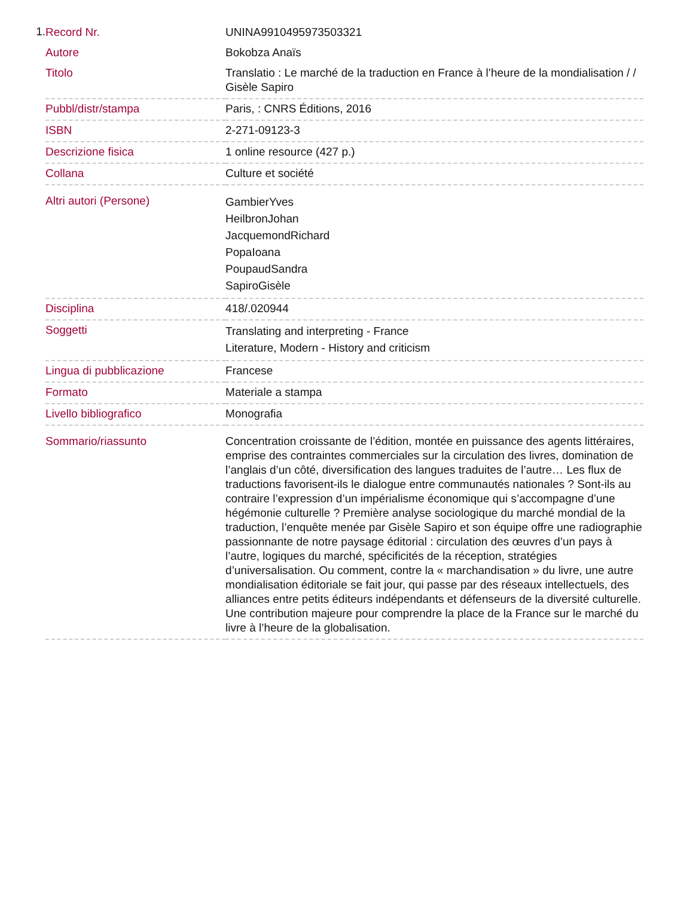1.
| Record Nr. | UNINA9910495973503321 |
| Autore | Bokobza Anaïs |
| Titolo | Translatio : Le marché de la traduction en France à l’heure de la mondialisation / / Gisèle Sapiro |
| Pubbl/distr/stampa | Paris, : CNRS Éditions, 2016 |
| ISBN | 2-271-09123-3 |
| Descrizione fisica | 1 online resource (427 p.) |
| Collana | Culture et société |
| Altri autori (Persone) | GambierYves HeilbronJohan JacquemondRichard PopaIoana PoupaudSandra SapiroGisèle |
| Disciplina | 418/.020944 |
| Soggetti | Translating and interpreting - France Literature, Modern - History and criticism |
| Lingua di pubblicazione | Francese |
| Formato | Materiale a stampa |
| Livello bibliografico | Monografia |
| Sommario/riassunto | Concentration croissante de l’édition, montée en puissance des agents littéraires, emprise des contraintes commerciales sur la circulation des livres, domination de l’anglais d’un côté, diversification des langues traduites de l’autre… Les flux de traductions favorisent-ils le dialogue entre communautés nationales ? Sont-ils au contraire l’expression d’un impérialisme économique qui s’accompagne d’une hégémonie culturelle ? Première analyse sociologique du marché mondial de la traduction, l’enquête menée par Gisèle Sapiro et son équipe offre une radiographie passionnante de notre paysage éditorial : circulation des œuvres d’un pays à l’autre, logiques du marché, spécificités de la réception, stratégies d’universalisation. Ou comment, contre la « marchandisation » du livre, une autre mondialisation éditoriale se fait jour, qui passe par des réseaux intellectuels, des alliances entre petits éditeurs indépendants et défenseurs de la diversité culturelle. Une contribution majeure pour comprendre la place de la France sur le marché du livre à l’heure de la globalisation. |